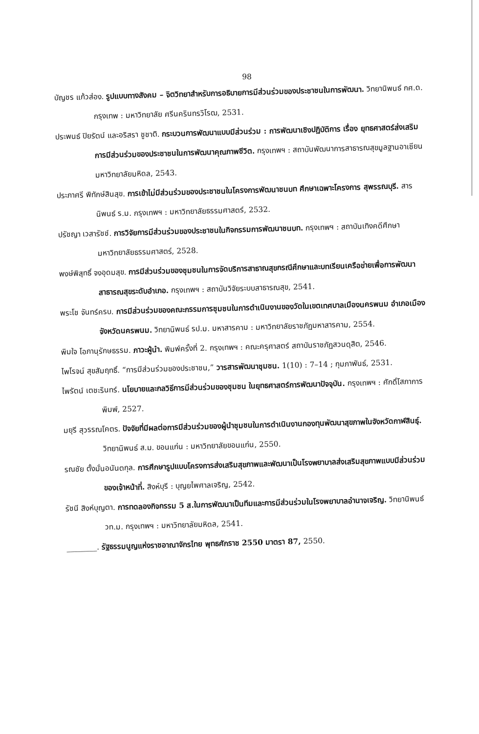98
บัญชร แก้วส่อง. รูปแบบทางสังคม – จิตวิทยาสำหรับการอธิบายการมีส่วนร่วมของประชาชนในการพัฒนา. วิทยานิพนธ์ กศ.ด. กรุงเทพ : มหาวิทยาลัย ศรีนครินทรวิโรฒ, 2531.
ประพนธ์ ปิยรัตน์ และอริสรา ชูชาติ. กระบวนการพัฒนาแบบมีส่วนร่วม : การพัฒนาเชิงปฏิบัติการ เรื่อง ยุทธศาสตร์ส่งเสริมการมีส่วนร่วมของประชาชนในการพัฒนาคุณภาพชีวิต. กรุงเทพฯ : สถาบันพัฒนาการสาธารณสุขมูลฐานอาเซียน มหาวิทยาลัยมหิดล, 2543.
ประภาศรี พิทักษ์สินสุข. การเข้าไม่มีส่วนร่วมของประชาชนในโครงการพัฒนาชนบท ศึกษาเฉพาะโครงการ สุพรรณบุรี. สารนิพนธ์ ร.ม. กรุงเทพฯ : มหาวิทยาลัยธรรมศาสตร์, 2532.
ปรัชญา เวสารัชช์. การวิจัยการมีส่วนร่วมของประชาชนในกิจกรรมการพัฒนาชนบท. กรุงเทพฯ : สถาบันเทิงคดีศึกษา มหาวิทยาลัยธรรมศาสตร์, 2528.
พงษ์พิสุทธิ์ จงอุดมสุข. การมีส่วนร่วมของชุมชนในการจัดบริการสาธาณสุขกรณีศึกษาและบทเรียนเครือข่ายเพื่อการพัฒนาสาธารณสุขระดับอำเภอ. กรุงเทพฯ : สถาบันวิจัยระบบสาธารณสุข, 2541.
พระโช จันทร์ครบ. การมีส่วนร่วมของคณะกรรมการชุมชนในการดำเนินงานของวัดในเขตเทศบาลเมืองนครพนม อำเภอเมือง จังหวัดนครพนม. วิทยานิพนธ์ รป.ม. มหาสารคาม : มหาวิทยาลัยราชภัฏมหาสารคาม, 2554.
พิมใจ โอภานุรักษธรรม. ภาวะผู้นำ. พิมพ์ครั้งที่ 2. กรุงเทพฯ : คณะครุศาสตร์ สถาบันราชภัฏสวนดุสิต, 2546.
ไพโรจน์ สุขสัมฤทธิ์. “การมีส่วนร่วมของประชาชน,” วารสารพัฒนาชุมชน. 1(10) : 7–14 ; กุมภาพันธ์, 2531.
ไพรัตน์ เตชะรินทร์. นโยบายและกลวิธีการมีส่วนร่วมของชุมชน ในยุทธศาสตร์การพัฒนาปัจจุบัน. กรุงเทพฯ : ศักดิ์โสภาการพิมพ์, 2527.
มยุรี สุวรรณโคตร. ปัจจัยที่มีผลต่อการมีส่วนร่วมของผู้นำชุมชนในการดำเนินงานกองทุนพัฒนาสุขภาพในจังหวัดกาฬสินธุ์. วิทยานิพนธ์ ส.ม. ขอนแก่น : มหาวิทยาลัยขอนแก่น, 2550.
รณชัย ตั้งมั่นอนันตกุล. การศึกษารูปแบบโครงการส่งเสริมสุขภาพและพัฒนาเป็นโรงพยาบาลส่งเสริมสุขภาพแบบมีส่วนร่วมของเจ้าหน้าที่. สิงห์บุรี : บุญยไพศาลเจริญ, 2542.
รัชนี สิงห์บุญตา. การทดลองกิจกรรม 5 ส.ในการพัฒนาเป็นทีมและการมีส่วนร่วมในโรงพยาบาลอำนาจเจริญ. วิทยานิพนธ์ วท.ม. กรุงเทพฯ : มหาวิทยาลัยมหิดล, 2541.
________. รัฐธรรมนูญแห่งราชอาณาจักรไทย พุทธศักราช 2550 มาตรา 87, 2550.